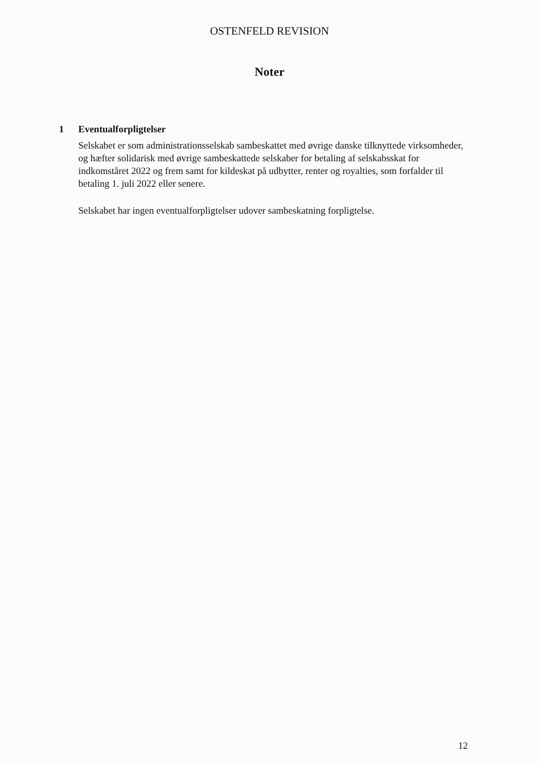OSTENFELD REVISION
Noter
1 Eventualforpligtelser
Selskabet er som administrationsselskab sambeskattet med øvrige danske tilknyttede virksomheder, og hæfter solidarisk med øvrige sambeskattede selskaber for betaling af selskabsskat for indkomståret 2022 og frem samt for kildeskat på udbytter, renter og royalties, som forfalder til betaling 1. juli 2022 eller senere.
Selskabet har ingen eventualforpligtelser udover sambeskatning forpligtelse.
12